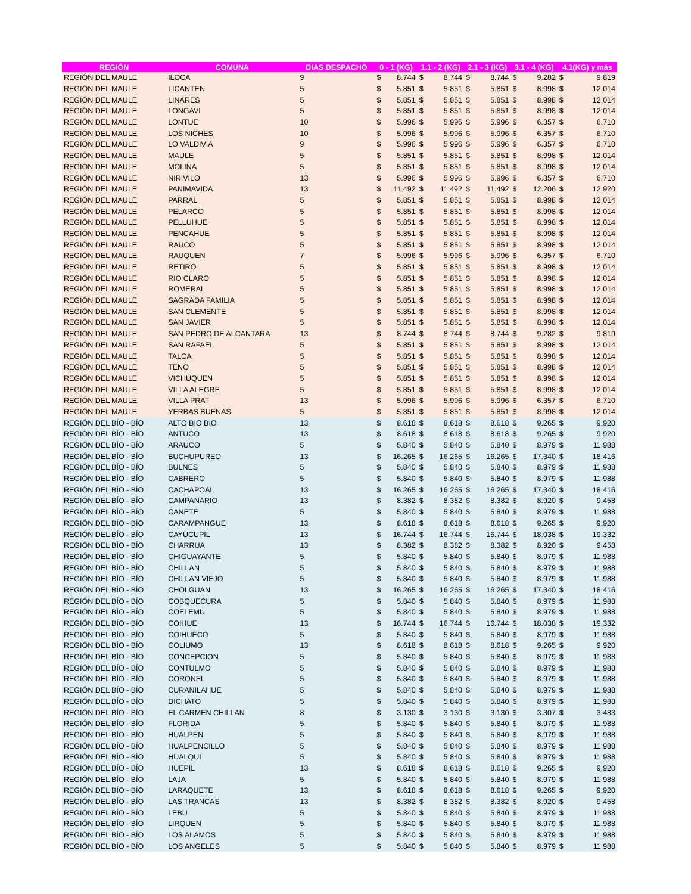| REGIÓN | COMUNA | DIAS DESPACHO | 0 - 1 (KG) | | 1.1 - 2 (KG) | | 2.1 - 3 (KG) | | 3.1 - 4 (KG) | | 4.1(KG) y más | |
| --- | --- | --- | --- | --- | --- | --- | --- | --- | --- | --- | --- | --- |
| REGIÓN DEL MAULE | ILOCA | 9 | $ | 8.744 | $ | 8.744 | $ | 8.744 | $ | 9.282 | $ | 9.819 |
| REGIÓN DEL MAULE | LICANTEN | 5 | $ | 5.851 | $ | 5.851 | $ | 5.851 | $ | 8.998 | $ | 12.014 |
| REGIÓN DEL MAULE | LINARES | 5 | $ | 5.851 | $ | 5.851 | $ | 5.851 | $ | 8.998 | $ | 12.014 |
| REGIÓN DEL MAULE | LONGAVI | 5 | $ | 5.851 | $ | 5.851 | $ | 5.851 | $ | 8.998 | $ | 12.014 |
| REGIÓN DEL MAULE | LONTUE | 10 | $ | 5.996 | $ | 5.996 | $ | 5.996 | $ | 6.357 | $ | 6.710 |
| REGIÓN DEL MAULE | LOS NICHES | 10 | $ | 5.996 | $ | 5.996 | $ | 5.996 | $ | 6.357 | $ | 6.710 |
| REGIÓN DEL MAULE | LO VALDIVIA | 9 | $ | 5.996 | $ | 5.996 | $ | 5.996 | $ | 6.357 | $ | 6.710 |
| REGIÓN DEL MAULE | MAULE | 5 | $ | 5.851 | $ | 5.851 | $ | 5.851 | $ | 8.998 | $ | 12.014 |
| REGIÓN DEL MAULE | MOLINA | 5 | $ | 5.851 | $ | 5.851 | $ | 5.851 | $ | 8.998 | $ | 12.014 |
| REGIÓN DEL MAULE | NIRIVILO | 13 | $ | 5.996 | $ | 5.996 | $ | 5.996 | $ | 6.357 | $ | 6.710 |
| REGIÓN DEL MAULE | PANIMAVIDA | 13 | $ | 11.492 | $ | 11.492 | $ | 11.492 | $ | 12.206 | $ | 12.920 |
| REGIÓN DEL MAULE | PARRAL | 5 | $ | 5.851 | $ | 5.851 | $ | 5.851 | $ | 8.998 | $ | 12.014 |
| REGIÓN DEL MAULE | PELARCO | 5 | $ | 5.851 | $ | 5.851 | $ | 5.851 | $ | 8.998 | $ | 12.014 |
| REGIÓN DEL MAULE | PELLUHUE | 5 | $ | 5.851 | $ | 5.851 | $ | 5.851 | $ | 8.998 | $ | 12.014 |
| REGIÓN DEL MAULE | PENCAHUE | 5 | $ | 5.851 | $ | 5.851 | $ | 5.851 | $ | 8.998 | $ | 12.014 |
| REGIÓN DEL MAULE | RAUCO | 5 | $ | 5.851 | $ | 5.851 | $ | 5.851 | $ | 8.998 | $ | 12.014 |
| REGIÓN DEL MAULE | RAUQUEN | 7 | $ | 5.996 | $ | 5.996 | $ | 5.996 | $ | 6.357 | $ | 6.710 |
| REGIÓN DEL MAULE | RETIRO | 5 | $ | 5.851 | $ | 5.851 | $ | 5.851 | $ | 8.998 | $ | 12.014 |
| REGIÓN DEL MAULE | RIO CLARO | 5 | $ | 5.851 | $ | 5.851 | $ | 5.851 | $ | 8.998 | $ | 12.014 |
| REGIÓN DEL MAULE | ROMERAL | 5 | $ | 5.851 | $ | 5.851 | $ | 5.851 | $ | 8.998 | $ | 12.014 |
| REGIÓN DEL MAULE | SAGRADA FAMILIA | 5 | $ | 5.851 | $ | 5.851 | $ | 5.851 | $ | 8.998 | $ | 12.014 |
| REGIÓN DEL MAULE | SAN CLEMENTE | 5 | $ | 5.851 | $ | 5.851 | $ | 5.851 | $ | 8.998 | $ | 12.014 |
| REGIÓN DEL MAULE | SAN JAVIER | 5 | $ | 5.851 | $ | 5.851 | $ | 5.851 | $ | 8.998 | $ | 12.014 |
| REGIÓN DEL MAULE | SAN PEDRO DE ALCANTARA | 13 | $ | 8.744 | $ | 8.744 | $ | 8.744 | $ | 9.282 | $ | 9.819 |
| REGIÓN DEL MAULE | SAN RAFAEL | 5 | $ | 5.851 | $ | 5.851 | $ | 5.851 | $ | 8.998 | $ | 12.014 |
| REGIÓN DEL MAULE | TALCA | 5 | $ | 5.851 | $ | 5.851 | $ | 5.851 | $ | 8.998 | $ | 12.014 |
| REGIÓN DEL MAULE | TENO | 5 | $ | 5.851 | $ | 5.851 | $ | 5.851 | $ | 8.998 | $ | 12.014 |
| REGIÓN DEL MAULE | VICHUQUEN | 5 | $ | 5.851 | $ | 5.851 | $ | 5.851 | $ | 8.998 | $ | 12.014 |
| REGIÓN DEL MAULE | VILLA ALEGRE | 5 | $ | 5.851 | $ | 5.851 | $ | 5.851 | $ | 8.998 | $ | 12.014 |
| REGIÓN DEL MAULE | VILLA PRAT | 13 | $ | 5.996 | $ | 5.996 | $ | 5.996 | $ | 6.357 | $ | 6.710 |
| REGIÓN DEL MAULE | YERBAS BUENAS | 5 | $ | 5.851 | $ | 5.851 | $ | 5.851 | $ | 8.998 | $ | 12.014 |
| REGIÓN DEL BÍO - BÍO | ALTO BIO BIO | 13 | $ | 8.618 | $ | 8.618 | $ | 8.618 | $ | 9.265 | $ | 9.920 |
| REGIÓN DEL BÍO - BÍO | ANTUCO | 13 | $ | 8.618 | $ | 8.618 | $ | 8.618 | $ | 9.265 | $ | 9.920 |
| REGIÓN DEL BÍO - BÍO | ARAUCO | 5 | $ | 5.840 | $ | 5.840 | $ | 5.840 | $ | 8.979 | $ | 11.988 |
| REGIÓN DEL BÍO - BÍO | BUCHUPUREO | 13 | $ | 16.265 | $ | 16.265 | $ | 16.265 | $ | 17.340 | $ | 18.416 |
| REGIÓN DEL BÍO - BÍO | BULNES | 5 | $ | 5.840 | $ | 5.840 | $ | 5.840 | $ | 8.979 | $ | 11.988 |
| REGIÓN DEL BÍO - BÍO | CABRERO | 5 | $ | 5.840 | $ | 5.840 | $ | 5.840 | $ | 8.979 | $ | 11.988 |
| REGIÓN DEL BÍO - BÍO | CACHAPOAL | 13 | $ | 16.265 | $ | 16.265 | $ | 16.265 | $ | 17.340 | $ | 18.416 |
| REGIÓN DEL BÍO - BÍO | CAMPANARIO | 13 | $ | 8.382 | $ | 8.382 | $ | 8.382 | $ | 8.920 | $ | 9.458 |
| REGIÓN DEL BÍO - BÍO | CANETE | 5 | $ | 5.840 | $ | 5.840 | $ | 5.840 | $ | 8.979 | $ | 11.988 |
| REGIÓN DEL BÍO - BÍO | CARAMPANGUE | 13 | $ | 8.618 | $ | 8.618 | $ | 8.618 | $ | 9.265 | $ | 9.920 |
| REGIÓN DEL BÍO - BÍO | CAYUCUPIL | 13 | $ | 16.744 | $ | 16.744 | $ | 16.744 | $ | 18.038 | $ | 19.332 |
| REGIÓN DEL BÍO - BÍO | CHARRUA | 13 | $ | 8.382 | $ | 8.382 | $ | 8.382 | $ | 8.920 | $ | 9.458 |
| REGIÓN DEL BÍO - BÍO | CHIGUAYANTE | 5 | $ | 5.840 | $ | 5.840 | $ | 5.840 | $ | 8.979 | $ | 11.988 |
| REGIÓN DEL BÍO - BÍO | CHILLAN | 5 | $ | 5.840 | $ | 5.840 | $ | 5.840 | $ | 8.979 | $ | 11.988 |
| REGIÓN DEL BÍO - BÍO | CHILLAN VIEJO | 5 | $ | 5.840 | $ | 5.840 | $ | 5.840 | $ | 8.979 | $ | 11.988 |
| REGIÓN DEL BÍO - BÍO | CHOLGUAN | 13 | $ | 16.265 | $ | 16.265 | $ | 16.265 | $ | 17.340 | $ | 18.416 |
| REGIÓN DEL BÍO - BÍO | COBQUECURA | 5 | $ | 5.840 | $ | 5.840 | $ | 5.840 | $ | 8.979 | $ | 11.988 |
| REGIÓN DEL BÍO - BÍO | COELEMU | 5 | $ | 5.840 | $ | 5.840 | $ | 5.840 | $ | 8.979 | $ | 11.988 |
| REGIÓN DEL BÍO - BÍO | COIHUE | 13 | $ | 16.744 | $ | 16.744 | $ | 16.744 | $ | 18.038 | $ | 19.332 |
| REGIÓN DEL BÍO - BÍO | COIHUECO | 5 | $ | 5.840 | $ | 5.840 | $ | 5.840 | $ | 8.979 | $ | 11.988 |
| REGIÓN DEL BÍO - BÍO | COLIUMO | 13 | $ | 8.618 | $ | 8.618 | $ | 8.618 | $ | 9.265 | $ | 9.920 |
| REGIÓN DEL BÍO - BÍO | CONCEPCION | 5 | $ | 5.840 | $ | 5.840 | $ | 5.840 | $ | 8.979 | $ | 11.988 |
| REGIÓN DEL BÍO - BÍO | CONTULMO | 5 | $ | 5.840 | $ | 5.840 | $ | 5.840 | $ | 8.979 | $ | 11.988 |
| REGIÓN DEL BÍO - BÍO | CORONEL | 5 | $ | 5.840 | $ | 5.840 | $ | 5.840 | $ | 8.979 | $ | 11.988 |
| REGIÓN DEL BÍO - BÍO | CURANILAHUE | 5 | $ | 5.840 | $ | 5.840 | $ | 5.840 | $ | 8.979 | $ | 11.988 |
| REGIÓN DEL BÍO - BÍO | DICHATO | 5 | $ | 5.840 | $ | 5.840 | $ | 5.840 | $ | 8.979 | $ | 11.988 |
| REGIÓN DEL BÍO - BÍO | EL CARMEN CHILLAN | 8 | $ | 3.130 | $ | 3.130 | $ | 3.130 | $ | 3.307 | $ | 3.483 |
| REGIÓN DEL BÍO - BÍO | FLORIDA | 5 | $ | 5.840 | $ | 5.840 | $ | 5.840 | $ | 8.979 | $ | 11.988 |
| REGIÓN DEL BÍO - BÍO | HUALPEN | 5 | $ | 5.840 | $ | 5.840 | $ | 5.840 | $ | 8.979 | $ | 11.988 |
| REGIÓN DEL BÍO - BÍO | HUALPENCILLO | 5 | $ | 5.840 | $ | 5.840 | $ | 5.840 | $ | 8.979 | $ | 11.988 |
| REGIÓN DEL BÍO - BÍO | HUALQUI | 5 | $ | 5.840 | $ | 5.840 | $ | 5.840 | $ | 8.979 | $ | 11.988 |
| REGIÓN DEL BÍO - BÍO | HUEPIL | 13 | $ | 8.618 | $ | 8.618 | $ | 8.618 | $ | 9.265 | $ | 9.920 |
| REGIÓN DEL BÍO - BÍO | LAJA | 5 | $ | 5.840 | $ | 5.840 | $ | 5.840 | $ | 8.979 | $ | 11.988 |
| REGIÓN DEL BÍO - BÍO | LARAQUETE | 13 | $ | 8.618 | $ | 8.618 | $ | 8.618 | $ | 9.265 | $ | 9.920 |
| REGIÓN DEL BÍO - BÍO | LAS TRANCAS | 13 | $ | 8.382 | $ | 8.382 | $ | 8.382 | $ | 8.920 | $ | 9.458 |
| REGIÓN DEL BÍO - BÍO | LEBU | 5 | $ | 5.840 | $ | 5.840 | $ | 5.840 | $ | 8.979 | $ | 11.988 |
| REGIÓN DEL BÍO - BÍO | LIRQUEN | 5 | $ | 5.840 | $ | 5.840 | $ | 5.840 | $ | 8.979 | $ | 11.988 |
| REGIÓN DEL BÍO - BÍO | LOS ALAMOS | 5 | $ | 5.840 | $ | 5.840 | $ | 5.840 | $ | 8.979 | $ | 11.988 |
| REGIÓN DEL BÍO - BÍO | LOS ANGELES | 5 | $ | 5.840 | $ | 5.840 | $ | 5.840 | $ | 8.979 | $ | 11.988 |